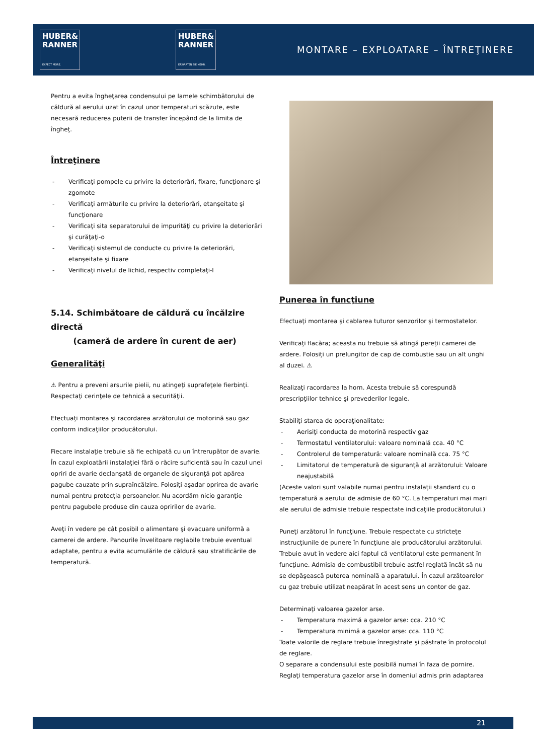HUBER&
RANNER
EXPECT MORE.
HUBER&
RANNER
ERWARTEN SIE MEHR.
MONTARE – EXPLOATARE – ÎNTREŢINERE
Pentru a evita îngheţarea condensului pe lamele schimbătorului de căldură al aerului uzat în cazul unor temperaturi scăzute, este necesară reducerea puterii de transfer începând de la limita de îngheţ.
Întreţinere
- Verificaţi pompele cu privire la deteriorări, fixare, funcţionare şi zgomote
- Verificaţi armăturile cu privire la deteriorări, etanşeitate şi funcţionare
- Verificaţi sita separatorului de impurităţi cu privire la deteriorări şi curăţaţi-o
- Verificaţi sistemul de conducte cu privire la deteriorări, etanşeitate şi fixare
- Verificaţi nivelul de lichid, respectiv completaţi-l
5.14. Schimbătoare de căldură cu încălzire directă
(cameră de ardere în curent de aer)
Generalităţi
⚠ Pentru a preveni arsurile pielii, nu atingeţi suprafeţele fierbinţi. Respectaţi cerinţele de tehnică a securităţii.
Efectuaţi montarea şi racordarea arzătorului de motorină sau gaz conform indicaţiilor producătorului.
Fiecare instalaţie trebuie să fie echipată cu un întrerupător de avarie. În cazul exploatării instalaţiei fără o răcire suficientă sau în cazul unei opriri de avarie declanşată de organele de siguranţă pot apărea pagube cauzate prin supraîncălzire. Folosiţi aşadar oprirea de avarie numai pentru protecţia persoanelor. Nu acordăm nicio garanţie pentru pagubele produse din cauza opririlor de avarie.
Aveţi în vedere pe cât posibil o alimentare şi evacuare uniformă a camerei de ardere. Panourile învelitoare reglabile trebuie eventual adaptate, pentru a evita acumulările de căldură sau stratificările de temperatură.
Punerea în funcţiune
Efectuaţi montarea şi cablarea tuturor senzorilor şi termostatelor.
Verificaţi flacăra; aceasta nu trebuie să atingă pereţii camerei de ardere. Folosiţi un prelungitor de cap de combustie sau un alt unghi al duzei. ⚠
Realizaţi racordarea la horn. Acesta trebuie să corespundă prescripţiilor tehnice şi prevederilor legale.
Stabiliţi starea de operaţionalitate:
- Aerisiţi conducta de motorină respectiv gaz
- Termostatul ventilatorului: valoare nominală cca. 40 °C
- Controlerul de temperatură: valoare nominală cca. 75 °C
- Limitatorul de temperatură de siguranţă al arzătorului: Valoare neajustabilă
(Aceste valori sunt valabile numai pentru instalaţii standard cu o temperatură a aerului de admisie de 60 °C. La temperaturi mai mari ale aerului de admisie trebuie respectate indicaţiile producătorului.)
Puneţi arzătorul în funcţiune. Trebuie respectate cu stricteţe instrucţiunile de punere în funcţiune ale producătorului arzătorului. Trebuie avut în vedere aici faptul că ventilatorul este permanent în funcţiune. Admisia de combustibil trebuie astfel reglată încât să nu se depăşească puterea nominală a aparatului. În cazul arzătoarelor cu gaz trebuie utilizat neapărat în acest sens un contor de gaz.
Determinaţi valoarea gazelor arse.
- Temperatura maximă a gazelor arse: cca. 210 °C
- Temperatura minimă a gazelor arse: cca. 110 °C
Toate valorile de reglare trebuie înregistrate şi păstrate în protocolul de reglare.
O separare a condensului este posibilă numai în faza de pornire. Reglaţi temperatura gazelor arse în domeniul admis prin adaptarea
21